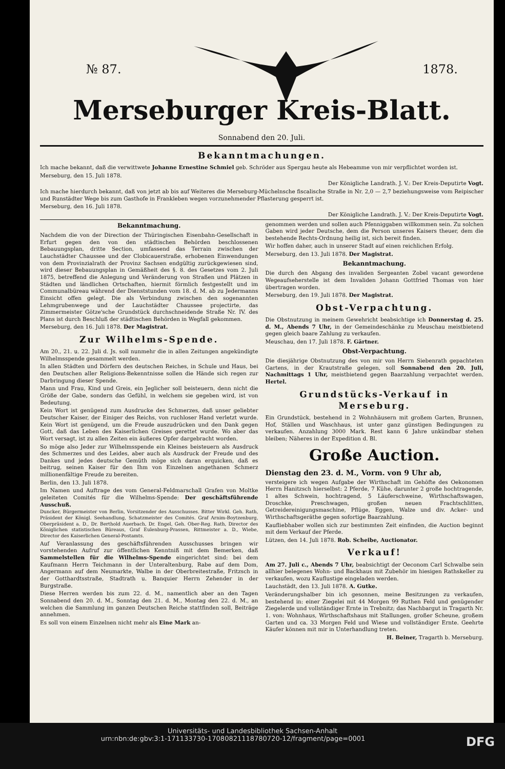№ 87. 1878.
Merseburger Kreis-Blatt.
Sonnabend den 20. Juli.
Bekanntmachungen.
Ich mache bekannt, daß die verwittwete Johanne Ernestine Schmiel geb. Schröder aus Spergau heute als Hebeamme von mir verpflichtet worden ist.
Merseburg, den 15. Juli 1878.
Der Königliche Landrath. J. V.: Der Kreis-Deputirte Vogt.
Ich mache hierdurch bekannt, daß von jetzt ab bis auf Weiteres die Merseburg-Müchelnsche fiscalische Straße in Nr. 2,0 — 2,7 beziehungsweise vom Reipischer und Runstädter Wege bis zum Gasthofe in Frankleben wegen vorzunehmender Pflasterung gesperrt ist.
Merseburg, den 16. Juli 1878.
Der Königliche Landrath. J. V.: Der Kreis-Deputirte Vogt.
Bekanntmachung.
Nachdem die von der Direction der Thüringischen Eisenbahn-Gesellschaft in Erfurt gegen den von den städtischen Behörden beschlossenen Bebauungsplan, dritte Section, umfassend das Terrain zwischen der Lauchstädter Chaussee und der Clobicauerstraße, erhobenen Einwendungen von dem Provinzialrath der Provinz Sachsen endgültig zurückgewiesen sind, wird dieser Bebauungsplan in Gemäßheit des §. 8. des Gesetzes vom 2. Juli 1875, betreffend die Anlegung und Veränderung von Straßen und Plätzen in Städten und ländlichen Ortschaften, hiermit förmlich festgestellt und im Communalbüreau während der Dienststunden vom 18. d. M. ab zu Jedermanns Einsicht offen gelegt. Die als Verbindung zwischen den sogenannten Lehmgrubenwege und der Lauchstädter Chaussee projectirte, das Zimmermeister Götze'sche Grundstück durchschneidende Straße Nr. IV. des Plans ist durch Beschluß der städtischen Behörden in Wegfall gekommen.
Merseburg, den 16. Juli 1878. Der Magistrat.
Zur Wilhelms-Spende.
Am 20., 21. u. 22. Juli d. Js. soll nunmehr die in allen Zeitungen angekündigte Wilhelmsspende gesammelt werden.
In allen Städten und Dörfern des deutschen Reiches, in Schule und Haus, bei den Deutschen aller Religions-Bekenntnisse sollen die Hände sich regen zur Darbringung dieser Spende.
Mann und Frau, Kind und Greis, ein Jeglicher soll beisteuern, denn nicht die Größe der Gabe, sondern das Gefühl, in welchem sie gegeben wird, ist von Bedeutung.
Kein Wort ist genügend zum Ausdrucke des Schmerzes, daß unser geliebter Deutscher Kaiser, der Einiger des Reichs, von ruchloser Hand verletzt wurde. Kein Wort ist genügend, um die Freude auszudrücken und den Dank gegen Gott, daß das Leben des Kaiserlichen Greises gerettet wurde. Wo aber das Wort versagt, ist zu allen Zeiten ein äußeres Opfer dargebracht worden.
So möge also Jeder zur Wilhelmsspende ein Kleines beisteuern als Ausdruck des Schmerzes und des Leides, aber auch als Ausdruck der Freude und des Dankes und jedes deutsche Gemüth möge sich daran erquicken, daß es beitrug, seinen Kaiser für den Ihm von Einzelnen angethanen Schmerz millionenfältige Freude zu bereiten.
Berlin, den 13. Juli 1878.
Im Namen und Auftrage des vom General-Feldmarschall Grafen von Moltke geleiteten Comités für die Wilhelms-Spende: Der geschäftsführende Ausschuß.
Duncker, Bürgermeister von Berlin, Vorsitzender des Ausschusses. Bitter Wirkl. Geh. Rath, Präsident der Königl. Seehandlung, Schatzmeister des Comités. Graf Arnim-Boytzenburg, Oberpräsident a. D., Dr. Berthold Auerbach, Dr. Engel, Geh. Ober-Reg. Rath, Director des Königlichen statistischen Büreaus, Graf Eulenburg-Prassen, Rittmeister a. D., Wiebe, Director des Kaiserlichen General-Postamts.
Auf Veranlassung des geschäftsführenden Ausschusses bringen wir vorstehenden Aufruf zur öffentlichen Kenntniß mit dem Bemerken, daß Sammelstellen für die Wilhelms-Spende eingerichtet sind: bei dem Kaufmann Herrn Teichmann in der Unteraltenburg, Rabe auf dem Dom, Angermann auf dem Neumarkte, Walbe in der Oberbreitestraße, Fritzsch in der Gotthardtsstraße, Stadtrath u. Banquier Herrn Zehender in der Burgstraße.
Diese Herren werden bis zum 22. d. M., namentlich aber an den Tagen Sonnabend den 20. d. M., Sonntag den 21. d. M., Montag den 22. d. M., an welchen die Sammlung im ganzen Deutschen Reiche stattfinden soll, Beiträge annehmen.
Es soll von einem Einzelnen nicht mehr als Eine Mark an-
genommen werden und sollen auch Pfenniggaben willkommen sein. Zu solchen Gaben wird jeder Deutsche, dem die Person unseres Kaisers theuer, dem die bestehende Rechts-Ordnung heilig ist, sich bereit finden.
Wir hoffen daher, auch in unserer Stadt auf einen reichlichen Erfolg.
Merseburg, den 13. Juli 1878. Der Magistrat.
Bekanntmachung.
Die durch den Abgang des invaliden Sergeanten Zobel vacant gewordene Wegeaufseherstelle ist dem Invaliden Johann Gottfried Thomas von hier übertragen worden.
Merseburg, den 19. Juli 1878. Der Magistrat.
Obst-Verpachtung.
Die Obstnutzung in meinem Gewehricht beabsichtige ich Donnerstag d. 25. d. M., Abends 7 Uhr, in der Gemeindeschänke zu Meuschau meistbietend gegen gleich baare Zahlung zu verkaufen.
Meuschau, den 17. Juli 1878. F. Gärtner.
Obst-Verpachtung.
Die diesjährige Obstnutzung des von mir von Herrn Siebenrath gepachteten Gartens, in der Krautstraße gelegen, soll Sonnabend den 20. Juli, Nachmittags 1 Uhr, meistbietend gegen Baarzahlung verpachtet werden. Hertel.
Grundstücks-Verkauf in Merseburg.
Ein Grundstück, bestehend in 2 Wohnhäusern mit großem Garten, Brunnen, Hof, Ställen und Waschhaus, ist unter ganz günstigen Bedingungen zu verkaufen. Anzahlung 3000 Mark. Rest kann 6 Jahre unkündbar stehen bleiben; Näheres in der Expedition d. Bl.
Große Auction.
Dienstag den 23. d. M., Vorm. von 9 Uhr ab,
versteigere ich wegen Aufgabe der Wirthschaft im Gehöfte des Oekonomen Herrn Hanitzsch hierselbst: 2 Pferde, 7 Kühe, darunter 2 große hochtragende, 1 altes Schwein, hochtragend, 5 Läuferschweine, Wirthschaftswagen, Droschke, Preschwagen, großen neuen Frachtschlitten, Getreidereinigungsmaschine, Pflüge, Eggen, Walze und div. Acker- und Wirthschaftsgeräthe gegen sofortige Baarzahlung.
Kaufliebhaber wollen sich zur bestimmten Zeit einfinden, die Auction beginnt mit dem Verkauf der Pferde.
Lützen, den 14. Juli 1878. Rob. Scheibe, Auctionator.
Verkauf!
Am 27. Juli c., Abends 7 Uhr, beabsichtigt der Oeconom Carl Schwalbe sein allhier belegenes Wohn- und Backhaus mit Zubehör im hiesigen Rathskeller zu verkaufen, wozu Kauflustige eingeladen werden.
Lauchstädt, den 13. Juli 1878. A. Gutke.
Veränderungshalber bin ich gesonnen, meine Besitzungen zu verkaufen, bestehend in: einer Ziegelei mit 44 Morgen 99 Ruthen Feld und genügender Ziegelerde und vollständiger Ernte in Trebnitz; das Nachbargut in Tragarth Nr. 1. von: Wohnhaus, Wirthschaftshaus mit Stallungen, großer Scheune, großem Garten und ca. 33 Morgen Feld und Wiese und vollständiger Ernte. Geehrte Käufer können mit mir in Unterhandlung treten.
H. Beiner, Tragarth b. Merseburg.
Universitäts- und Landesbibliothek Sachsen-Anhalt
urn:nbn:de:gbv:3:1-171133730-17080821118780720-12/fragment/page=0001 DFG